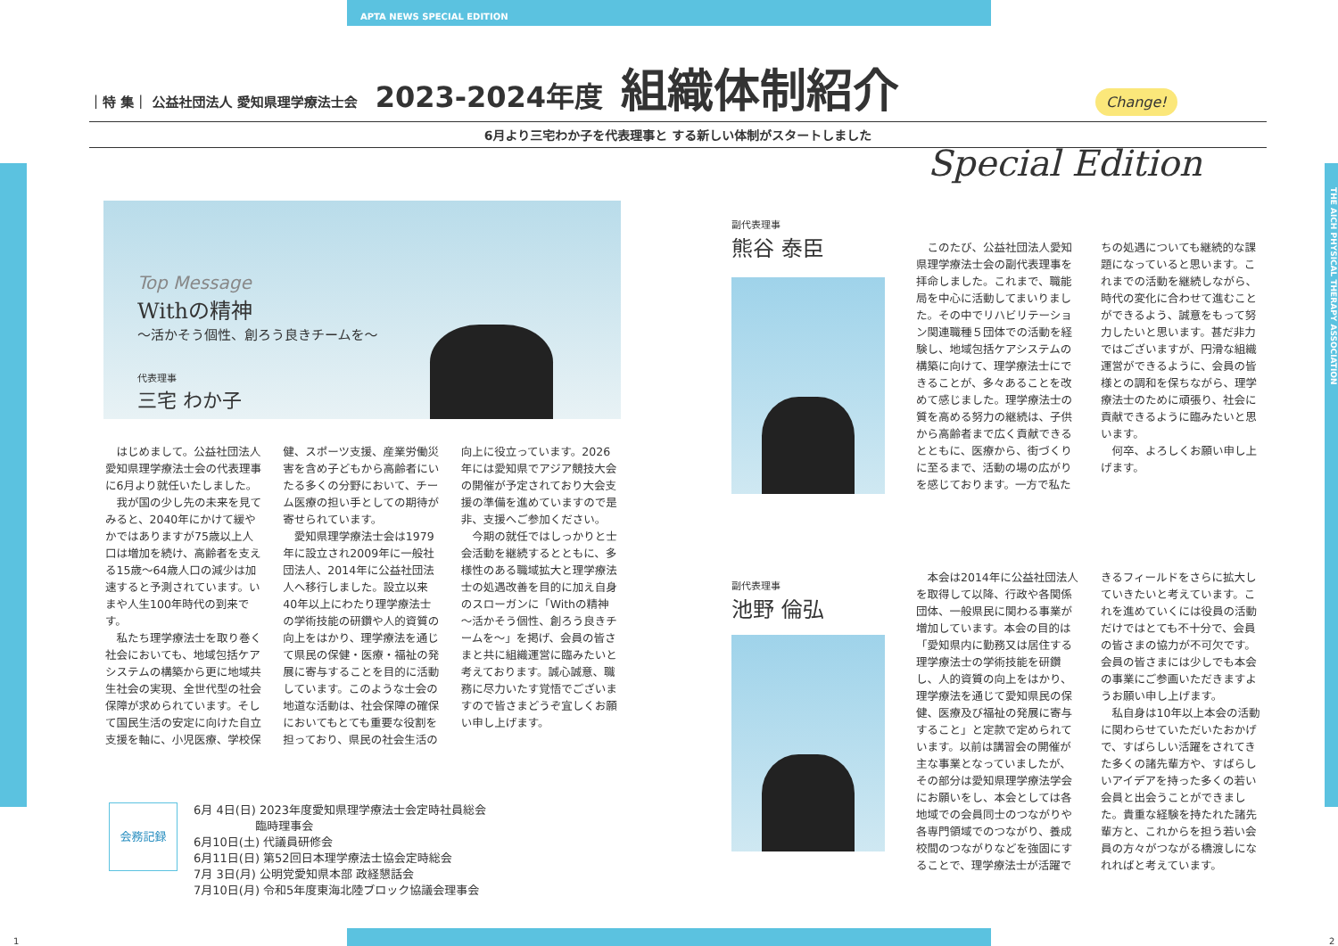APTA NEWS SPECIAL EDITION
｜特 集｜ 公益社団法人 愛知県理学療法士会 2023-2024年度 組織体制紹介 Change!
6月より三宅わか子を代表理事と する新しい体制がスタートしました
Special Edition
Top Message
Withの精神
～活かそう個性、創ろう良きチームを～
代表理事
三宅 わか子
はじめまして。公益社団法人愛知県理学療法士会の代表理事に6月より就任いたしました。
我が国の少し先の未来を見てみると、2040年にかけて緩やかではありますが75歳以上人口は増加を続け、高齢者を支える15歳～64歳人口の減少は加速すると予測されています。いまや人生100年時代の到来です。
私たち理学療法士を取り巻く社会においても、地域包括ケアシステムの構築から更に地域共生社会の実現、全世代型の社会保障が求められています。そして国民生活の安定に向けた自立支援を軸に、小児医療、学校保健、スポーツ支援、産業労働災害を含め子どもから高齢者にいたる多くの分野において、チーム医療の担い手としての期待が寄せられています。
愛知県理学療法士会は1979年に設立され2009年に一般社団法人、2014年に公益社団法人へ移行しました。設立以来40年以上にわたり理学療法士の学術技能の研鑽や人的資質の向上をはかり、理学療法を通じて県民の保健・医療・福祉の発展に寄与することを目的に活動しています。このような士会の地道な活動は、社会保障の確保においてもとても重要な役割を担っており、県民の社会生活の向上に役立っています。2026年には愛知県でアジア競技大会の開催が予定されており大会支援の準備を進めていますので是非、支援へご参加ください。
今期の就任ではしっかりと士会活動を継続するとともに、多様性のある職域拡大と理学療法士の処遇改善を目的に加え自身のスローガンに「Withの精神～活かそう個性、創ろう良きチームを～」を掲げ、会員の皆さまと共に組織運営に臨みたいと考えております。誠心誠意、職務に尽力いたす覚悟でございますので皆さまどうぞ宜しくお願い申し上げます。
会務記録
6月 4日(日) 2023年度愛知県理学療法士会定時社員総会
　　　　　 臨時理事会
6月10日(土) 代議員研修会
6月11日(日) 第52回日本理学療法士協会定時総会
7月 3日(月) 公明党愛知県本部 政経懇話会
7月10日(月) 令和5年度東海北陸ブロック協議会理事会
副代表理事
熊谷 泰臣
このたび、公益社団法人愛知県理学療法士会の副代表理事を拝命しました。これまで、職能局を中心に活動してまいりました。その中でリハビリテーション関連職種５団体での活動を経験し、地域包括ケアシステムの構築に向けて、理学療法士にできることが、多々あることを改めて感じました。理学療法士の質を高める努力の継続は、子供から高齢者まで広く貢献できるとともに、医療から、街づくりに至るまで、活動の場の広がりを感じております。一方で私たちの処遇についても継続的な課題になっていると思います。これまでの活動を継続しながら、時代の変化に合わせて進むことができるよう、誠意をもって努力したいと思います。甚だ非力ではございますが、円滑な組織運営ができるように、会員の皆様との調和を保ちながら、理学療法士のために頑張り、社会に貢献できるように臨みたいと思います。
何卒、よろしくお願い申し上げます。
副代表理事
池野 倫弘
本会は2014年に公益社団法人を取得して以降、行政や各関係団体、一般県民に関わる事業が増加しています。本会の目的は「愛知県内に勤務又は居住する理学療法士の学術技能を研鑽し、人的資質の向上をはかり、理学療法を通じて愛知県民の保健、医療及び福祉の発展に寄与すること」と定款で定められています。以前は講習会の開催が主な事業となっていましたが、その部分は愛知県理学療法学会にお願いをし、本会としては各地域での会員同士のつながりや各専門領域でのつながり、養成校間のつながりなどを強固にすることで、理学療法士が活躍できるフィールドをさらに拡大していきたいと考えています。これを進めていくには役員の活動だけではとても不十分で、会員の皆さまの協力が不可欠です。会員の皆さまには少しでも本会の事業にご参画いただきますようお願い申し上げます。
私自身は10年以上本会の活動に関わらせていただいたおかげで、すばらしい活躍をされてきた多くの諸先輩方や、すばらしいアイデアを持った多くの若い会員と出会うことができました。貴重な経験を持たれた諸先輩方と、これからを担う若い会員の方々がつながる橋渡しになれればと考えています。
THE AICH PHYSICAL THERAPY ASSOCIATION
1 2